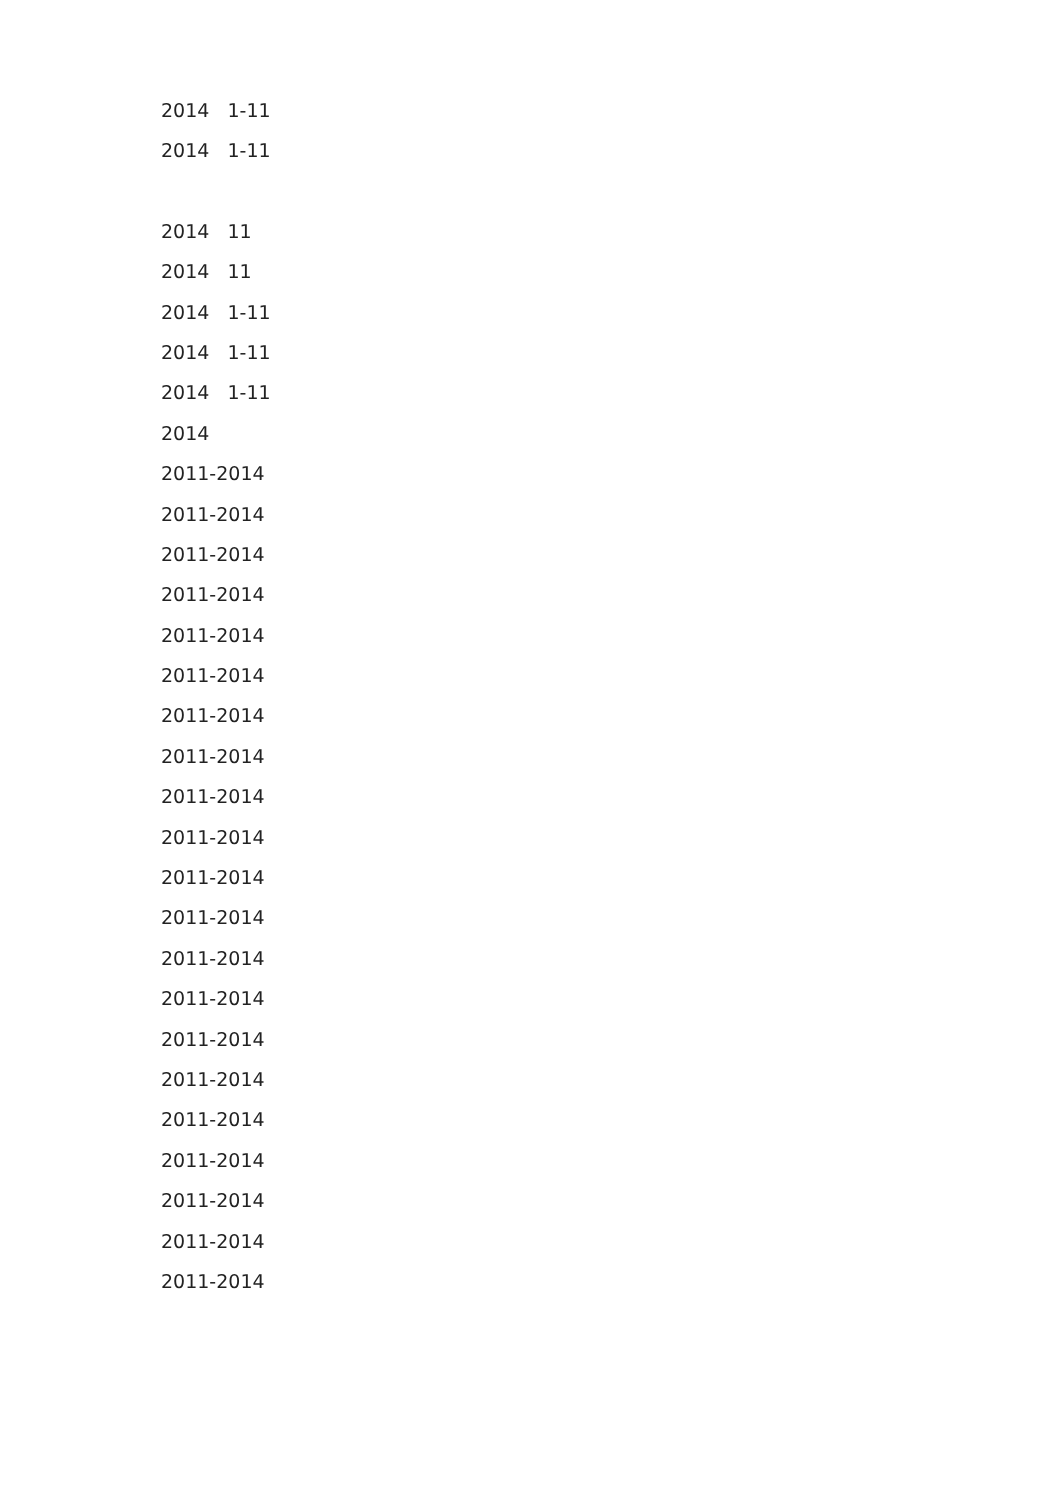2014 1-11
2014 1-11
2014 11
2014 11
2014 1-11
2014 1-11
2014 1-11
2014
2011-2014
2011-2014
2011-2014
2011-2014
2011-2014
2011-2014
2011-2014
2011-2014
2011-2014
2011-2014
2011-2014
2011-2014
2011-2014
2011-2014
2011-2014
2011-2014
2011-2014
2011-2014
2011-2014
2011-2014
2011-2014